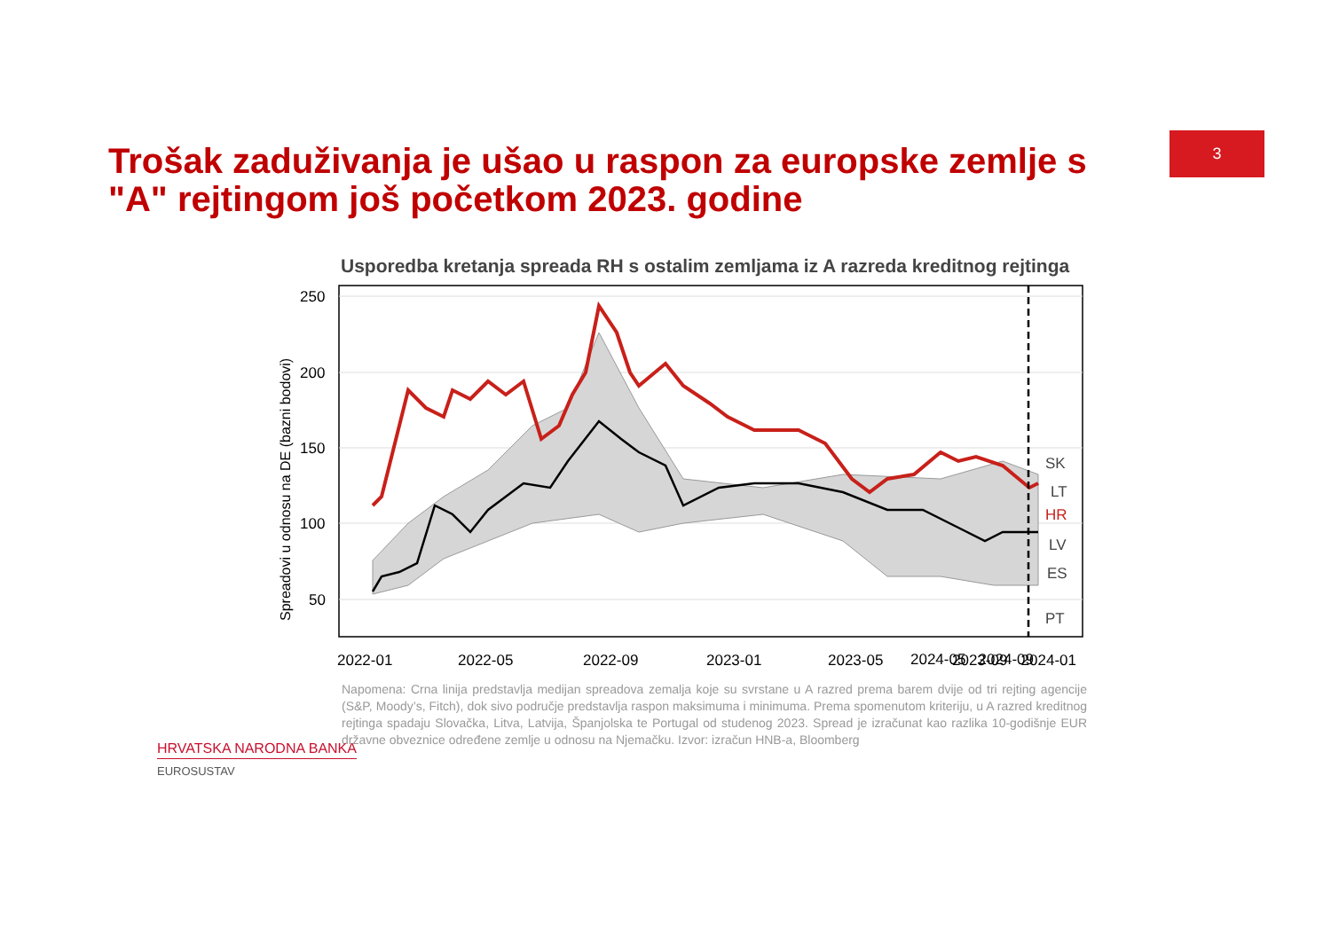3
Trošak zaduživanja je ušao u raspon za europske zemlje s "A" rejtingom još početkom 2023. godine
Usporedba kretanja spreada RH s ostalim zemljama iz A razreda kreditnog rejtinga
250
200
150
100
50
Spreadovi u odnosu na DE (bazni bodovi)
SK
LT
HR
LV
ES
PT
2022-01
2022-05
2022-09
2023-01
2023-05
2023-09
2024-01
2024-05 2024-09
Napomena: Crna linija predstavlja medijan spreadova zemalja koje su svrstane u A razred prema barem dvije od tri rejting agencije (S&P, Moody’s, Fitch), dok sivo područje predstavlja raspon maksimuma i minimuma. Prema spomenutom kriteriju, u A razred kreditnog rejtinga spadaju Slovačka, Litva, Latvija, Španjolska te Portugal od studenog 2023. Spread je izračunat kao razlika 10-godišnje EUR državne obveznice određene zemlje u odnosu na Njemačku. Izvor: izračun HNB-a, Bloomberg
HRVATSKA NARODNA BANKA
EUROSUSTAV